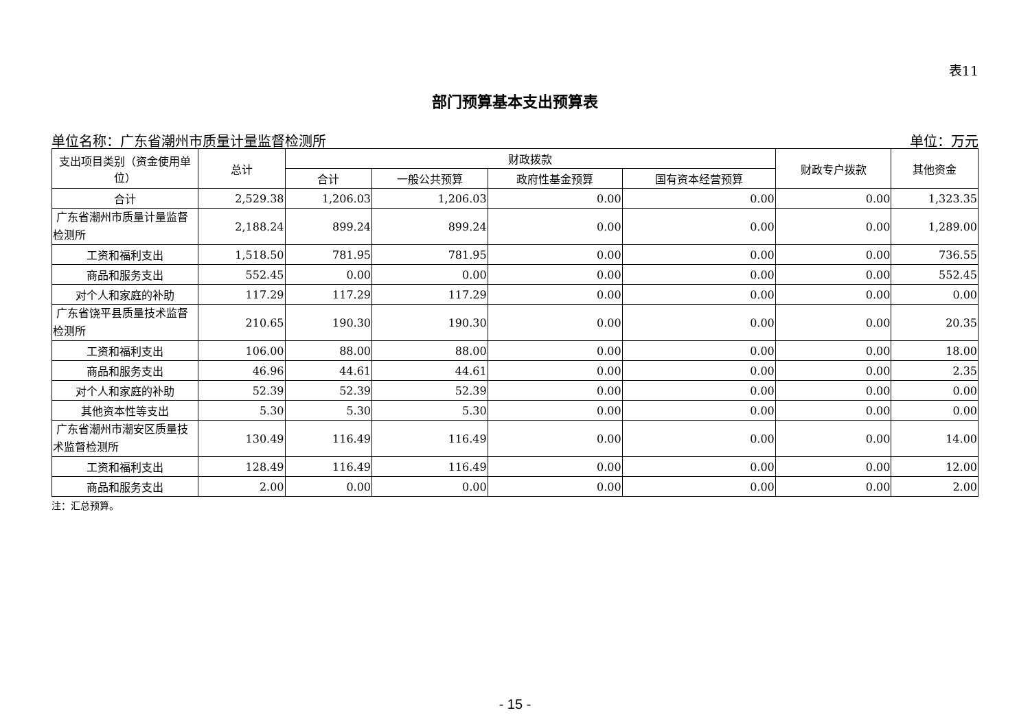表11
部门预算基本支出预算表
单位名称：广东省潮州市质量计量监督检测所 单位：万元
| 支出项目类别（资金使用单位） | 总计 | 财政拨款 | | | | 财政专户拨款 | 其他资金 |
| --- | --- | --- | --- | --- | --- | --- | --- |
| | | 合计 | 一般公共预算 | 政府性基金预算 | 国有资本经营预算 | | |
| 合计 | 2,529.38 | 1,206.03 | 1,206.03 | 0.00 | 0.00 | 0.00 | 1,323.35 |
| 广东省潮州市质量计量监督检测所 | 2,188.24 | 899.24 | 899.24 | 0.00 | 0.00 | 0.00 | 1,289.00 |
| 工资和福利支出 | 1,518.50 | 781.95 | 781.95 | 0.00 | 0.00 | 0.00 | 736.55 |
| 商品和服务支出 | 552.45 | 0.00 | 0.00 | 0.00 | 0.00 | 0.00 | 552.45 |
| 对个人和家庭的补助 | 117.29 | 117.29 | 117.29 | 0.00 | 0.00 | 0.00 | 0.00 |
| 广东省饶平县质量技术监督检测所 | 210.65 | 190.30 | 190.30 | 0.00 | 0.00 | 0.00 | 20.35 |
| 工资和福利支出 | 106.00 | 88.00 | 88.00 | 0.00 | 0.00 | 0.00 | 18.00 |
| 商品和服务支出 | 46.96 | 44.61 | 44.61 | 0.00 | 0.00 | 0.00 | 2.35 |
| 对个人和家庭的补助 | 52.39 | 52.39 | 52.39 | 0.00 | 0.00 | 0.00 | 0.00 |
| 其他资本性等支出 | 5.30 | 5.30 | 5.30 | 0.00 | 0.00 | 0.00 | 0.00 |
| 广东省潮州市潮安区质量技术监督检测所 | 130.49 | 116.49 | 116.49 | 0.00 | 0.00 | 0.00 | 14.00 |
| 工资和福利支出 | 128.49 | 116.49 | 116.49 | 0.00 | 0.00 | 0.00 | 12.00 |
| 商品和服务支出 | 2.00 | 0.00 | 0.00 | 0.00 | 0.00 | 0.00 | 2.00 |
注：汇总预算。
- 15 -